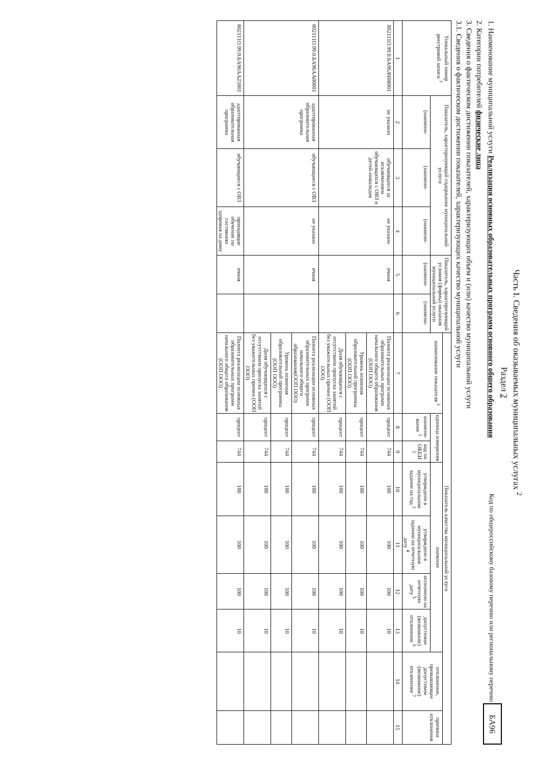Часть I. Сведения об оказываемых муниципальных услугах <sup>2</sup>
Раздел 2
1. Наименование муниципальной услуги Реализация основных образовательных программ основного общего образования
Код по общероссийскому базовому перечню или региональному перечню БА96
2. Категории потребителей физические лица
3. Сведения о фактическом достижении показателей, характеризующих объем и (или) качество муниципальной услуги
3.1. Сведения о фактическом достижении показателей, характеризующих качество муниципальной услуги
| Уникальный номер реестровой записи <sup>3</sup> | Показатель, характеризующий содержание муниципальной услуги | | | Показатель, характеризующий условия (формы) оказания муниципальной услуги | | Показатель качества муниципальной услуги | | | | | | | | |
| --- | --- | --- | --- | --- | --- | --- | --- | --- | --- | --- | --- | --- | --- | --- |
| | | | | | | наименование показателя <sup>3</sup> | единица измерения | | значение | | | | отклонение, превышающее допустимое (возможное) отклонение <sup>7</sup> | причина отклонения |
| | (наимено- | (наимено- | (наимено- | (наимено- | (наимено- | | наимено-вание <sup>3</sup> | код по ОКЕИ <sup>3</sup> | утверждено в муниципальном задании на год <sup>3</sup> | утверждено в муниципальном задании на отчетную дату <sup>4</sup> | исполнено на отчетную дату <sup>5</sup> | допустимое (возможное) отклонение <sup>6</sup> | | |
| 1 | 2 | 3 | 4 | 5 | 6 | 7 | 8 | 9 | 10 | 11 | 12 | 13 | 14 | 15 |
| 802111О.99.0.БА96АЧ08001 | не указано | обучающиеся за исключением обучающихся с ОВЗ и детей-инвалидов | не указано | очная | | Полнота реализации основных образовательных программ начального общего образования (ООП ООО) | процент | 744 | 100 | 100 | 100 | 10 | | |
| | | | | | | Уровень освоения образовательной программы (ООП ООО) | процент | 744 | 100 | 100 | 100 | 10 | | |
| | | | | | | Доля обучающихся с отсутствием пропуска занятий без уважительных причин (ООП ООО) | процент | 744 | 100 | 100 | 100 | 10 | | |
| 802111О.99.0.БА96АА00001 | адаптированная образовательная программа | обучающиеся с ОВЗ | не указано | очная | | Полнота реализации основных образовательных программ начального общего образования(ООП ООО) | процент | 744 | 100 | 100 | 100 | 10 | | |
| | | | | | | Уровень освоения образовательной программы (ООП ООО) | процент | 744 | 100 | 100 | 100 | 10 | | |
| | | | | | | Доля обучающихся с отсутствием пропуска занятий без уважительных причин (ООП ООО) | процент | 744 | 100 | 100 | 100 | 10 | | |
| 802111О.99.0.БА96АА25001 | адаптированная образовательная программа | обучающиеся с ОВЗ | проходящие обучение по состоянию здоровья на дому | очная | | Полнота реализации основных образовательных программ начального общего образования (ООП ООО) | процент | 744 | 100 | 100 | 100 | 10 | | |